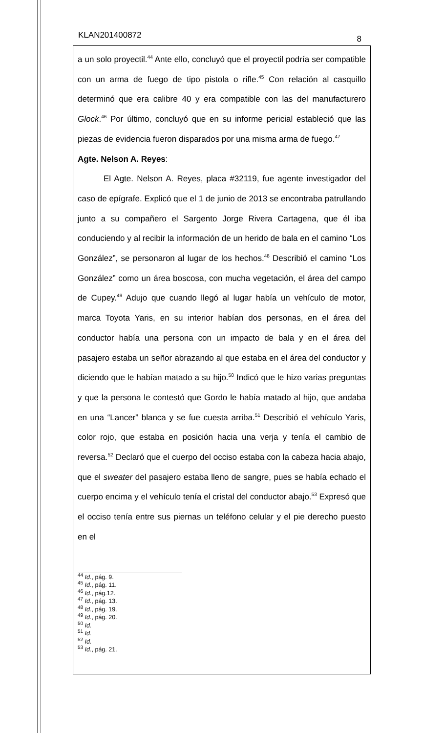KLAN201400872 8
a un solo proyectil.<sup>44</sup> Ante ello, concluyó que el proyectil podría ser compatible con un arma de fuego de tipo pistola o rifle.<sup>45</sup> Con relación al casquillo determinó que era calibre 40 y era compatible con las del manufacturero Glock.<sup>46</sup> Por último, concluyó que en su informe pericial estableció que las piezas de evidencia fueron disparados por una misma arma de fuego.<sup>47</sup>
Agte. Nelson A. Reyes:
El Agte. Nelson A. Reyes, placa #32119, fue agente investigador del caso de epígrafe. Explicó que el 1 de junio de 2013 se encontraba patrullando junto a su compañero el Sargento Jorge Rivera Cartagena, que él iba conduciendo y al recibir la información de un herido de bala en el camino “Los González”, se personaron al lugar de los hechos.<sup>48</sup> Describió el camino “Los González” como un área boscosa, con mucha vegetación, el área del campo de Cupey.<sup>49</sup> Adujo que cuando llegó al lugar había un vehículo de motor, marca Toyota Yaris, en su interior habían dos personas, en el área del conductor había una persona con un impacto de bala y en el área del pasajero estaba un señor abrazando al que estaba en el área del conductor y diciendo que le habían matado a su hijo.<sup>50</sup> Indicó que le hizo varias preguntas y que la persona le contestó que Gordo le había matado al hijo, que andaba en una “Lancer” blanca y se fue cuesta arriba.<sup>51</sup> Describió el vehículo Yaris, color rojo, que estaba en posición hacia una verja y tenía el cambio de reversa.<sup>52</sup> Declaró que el cuerpo del occiso estaba con la cabeza hacia abajo, que el sweater del pasajero estaba lleno de sangre, pues se había echado el cuerpo encima y el vehículo tenía el cristal del conductor abajo.<sup>53</sup> Expresó que el occiso tenía entre sus piernas un teléfono celular y el pie derecho puesto en el
<sup>44</sup> Id., pág. 9.
<sup>45</sup> Id., pág. 11.
<sup>46</sup> Id., pág.12.
<sup>47</sup> Id., pág. 13.
<sup>48</sup> Id., pág. 19.
<sup>49</sup> Id., pág. 20.
<sup>50</sup> Id.
<sup>51</sup> Id.
<sup>52</sup> Id.
<sup>53</sup> Id., pág. 21.